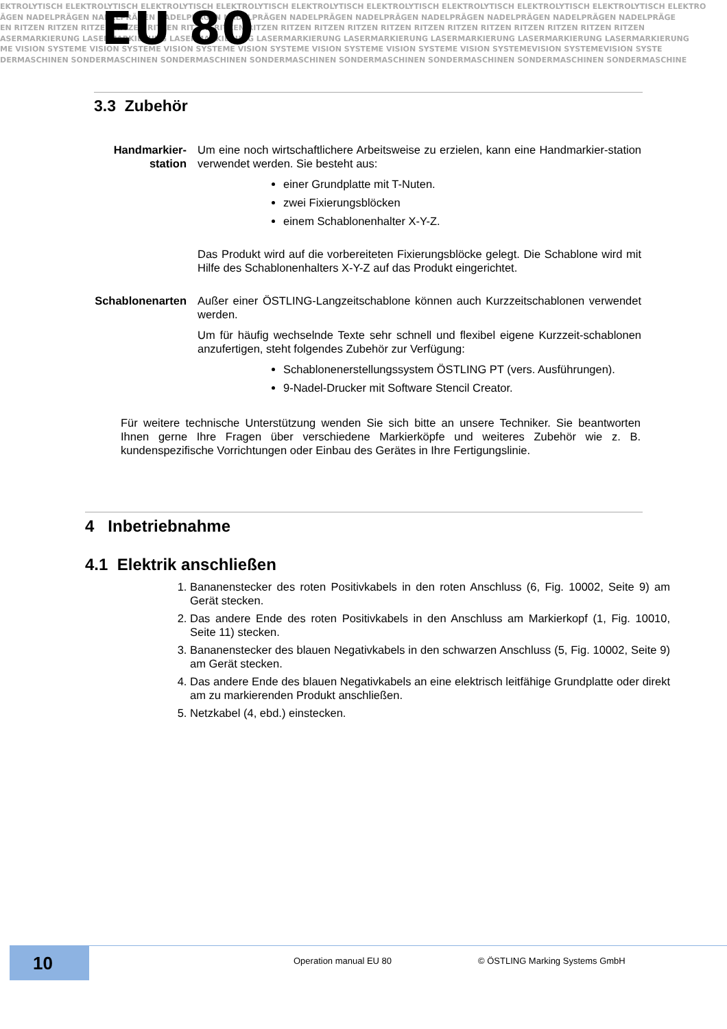EKTROLYTISCH ELEKTROLYTISCH ELEKTROLYTISCH ELEKTROLYTISCH ELEKTROLYTISCH ELEKTROLYTISCH ELEKTROLYTISCH ELEKTROLYTISCH ELEKTROLYTISCH ELEKTRO
ÄGEN NADELPRÄGEN NADELPRÄGEN NADELPRÄGEN NADELPRÄGEN NADELPRÄGEN NADELPRÄGEN NADELPRÄGEN NADELPRÄGEN NADELPRÄGEN NADELPRÄGE
EN RITZEN RITZEN RITZEN RITZEN RITZEN RITZEN RITZEN RITZEN RITZEN RITZEN RITZEN RITZEN RITZEN RITZEN RITZEN RITZEN RITZEN RITZEN RITZEN
ASERMARKIERUNG LASERMARKIERUNG LASERMARKIERUNG LASERMARKIERUNG LASERMARKIERUNG LASERMARKIERUNG LASERMARKIERUNG LASERMARKIERUNG
ME VISION SYSTEME VISION SYSTEME VISION SYSTEME VISION SYSTEME VISION SYSTEME VISION SYSTEME VISION SYSTEMEVISION SYSTEMEVISION SYSTE
DERMASCHINEN SONDERMASCHINEN SONDERMASCHINEN SONDERMASCHINEN SONDERMASCHINEN SONDERMASCHINEN SONDERMASCHINEN SONDERMASCHINE
EU 80
3.3 Zubehör
Handmarkier-
station
Um eine noch wirtschaftlichere Arbeitsweise zu erzielen, kann eine Handmarkier-station verwendet werden. Sie besteht aus:
einer Grundplatte mit T-Nuten.
zwei Fixierungsblöcken
einem Schablonenhalter X-Y-Z.
Das Produkt wird auf die vorbereiteten Fixierungsblöcke gelegt. Die Schablone wird mit Hilfe des Schablonenhalters X-Y-Z auf das Produkt eingerichtet.
Schablonenarten Außer einer ÖSTLING-Langzeitschablone können auch Kurzzeitschablonen verwendet werden.
Um für häufig wechselnde Texte sehr schnell und flexibel eigene Kurzzeit-schablonen anzufertigen, steht folgendes Zubehör zur Verfügung:
Schablonenerstellungssystem ÖSTLING PT (vers. Ausführungen).
9-Nadel-Drucker mit Software Stencil Creator.
Für weitere technische Unterstützung wenden Sie sich bitte an unsere Techniker. Sie beantworten Ihnen gerne Ihre Fragen über verschiedene Markierköpfe und weiteres Zubehör wie z. B. kundenspezifische Vorrichtungen oder Einbau des Gerätes in Ihre Fertigungslinie.
4 Inbetriebnahme
4.1 Elektrik anschließen
1. Bananenstecker des roten Positivkabels in den roten Anschluss (6, Fig. 10002, Seite 9) am Gerät stecken.
2. Das andere Ende des roten Positivkabels in den Anschluss am Markierkopf (1, Fig. 10010, Seite 11) stecken.
3. Bananenstecker des blauen Negativkabels in den schwarzen Anschluss (5, Fig. 10002, Seite 9) am Gerät stecken.
4. Das andere Ende des blauen Negativkabels an eine elektrisch leitfähige Grundplatte oder direkt am zu markierenden Produkt anschließen.
5. Netzkabel (4, ebd.) einstecken.
10 Operation manual EU 80 © ÖSTLING Marking Systems GmbH